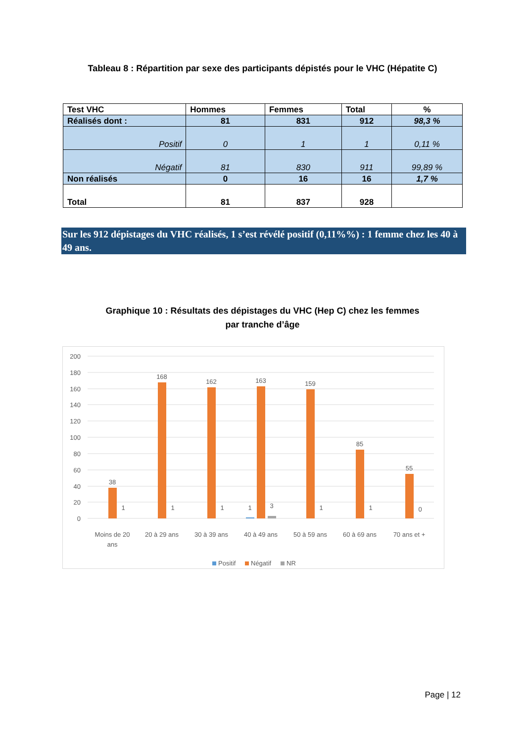Tableau 8 : Répartition par sexe des participants dépistés pour le VHC (Hépatite C)
| Test VHC | Hommes | Femmes | Total | % |
| --- | --- | --- | --- | --- |
| Réalisés dont : | 81 | 831 | 912 | 98,3 % |
| Positif | 0 | 1 | 1 | 0,11 % |
| Négatif | 81 | 830 | 911 | 99,89 % |
| Non réalisés | 0 | 16 | 16 | 1,7 % |
| Total | 81 | 837 | 928 | |
Sur les 912 dépistages du VHC réalisés, 1 s’est révélé positif (0,11%%) : 1 femme chez les 40 à 49 ans.
Graphique 10 : Résultats des dépistages du VHC (Hep C) chez les femmes
par tranche d’âge
200
180
160
140
120
100
80
60
40
20
0
38
168
162
163
159
85
55
1
1
1
1
3
1
1
0
Moins de 20
ans
20 à 29 ans
30 à 39 ans
40 à 49 ans
50 à 59 ans
60 à 69 ans
70 ans et +
Positif
Négatif
NR
Page | 12